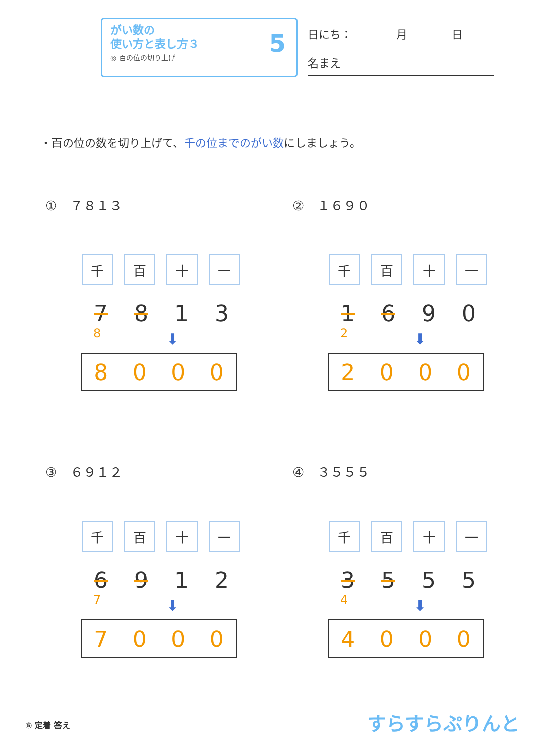がい数の
使い方と表し方３
◎ 百の位の切り上げ
5
日にち：　　　　月　　　　日
名まえ
・百の位の数を切り上げて、千の位までのがい数にしましょう。
①　７８１３
| 千 | 百 | 十 | 一 |
| --- | --- | --- | --- |
7 8 1 3
8
⬇
8000
②　１６９０
| 千 | 百 | 十 | 一 |
| --- | --- | --- | --- |
1 6 9 0
2
⬇
2000
③　６９１２
| 千 | 百 | 十 | 一 |
| --- | --- | --- | --- |
6 9 1 2
7
⬇
7000
④　３５５５
| 千 | 百 | 十 | 一 |
| --- | --- | --- | --- |
3 5 5 5
4
⬇
4000
⑤ 定着 答え すらすらぷりんと